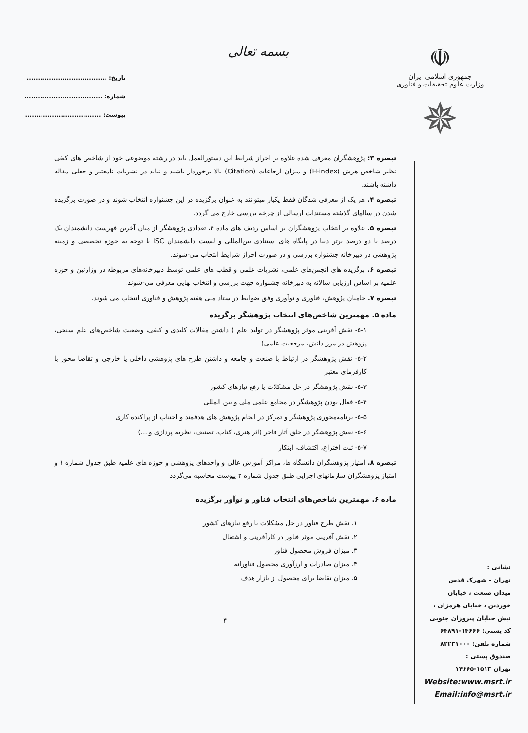☫
جمهوری اسلامی ایران
وزارت علوم تحقیقات و فناوری
✵
بسمه تعالی
تاریخ: ....................................
شماره: ...................................
پیوست: ..................................
تبصره ۳: پژوهشگران معرفی شده علاوه بر احراز شرایط این دستورالعمل باید در رشته موضوعی خود از شاخص های کیفی نظیر شاخص هرش (H-index) و میزان ارجاعات (Citation) بالا برخوردار باشند و نباید در نشریات نامعتبر و جعلی مقاله داشته باشند.
تبصره ۴. هر یک از معرفی شدگان فقط یکبار میتوانند به عنوان برگزیده در این جشنواره انتخاب شوند و در صورت برگزیده شدن در سالهای گذشته مستندات ارسالی از چرخه بررسی خارج می گردد.
تبصره ۵. علاوه بر انتخاب پژوهشگران بر اساس ردیف های ماده ۴، تعدادی پژوهشگر از میان آخرین فهرست دانشمندان یک درصد یا دو درصد برتر دنیا در پایگاه های استنادی بین‌المللی و لیست دانشمندان ISC با توجه به حوزه تخصصی و زمینه پژوهشی در دبیرخانه جشنواره بررسی و در صورت احراز شرایط انتخاب می-شوند.
تبصره ۶. برگزیده های انجمن‌های علمی، نشریات علمی و قطب های علمی توسط دبیرخانه‌های مربوطه در وزارتین و حوزه علمیه بر اساس ارزیابی سالانه به دبیرخانه جشنواره جهت بررسی و انتخاب نهایی معرفی می-شوند.
تبصره ۷. حامیان پژوهش، فناوری و نوآوری وفق ضوابط در ستاد ملی هفته پژوهش و فناوری انتخاب می شوند.
ماده ۵. مهمترین شاخص‌های انتخاب پژوهشگر برگزیده
۵-۱- نقش آفرینی موثر پژوهشگر در تولید علم ( داشتن مقالات کلیدی و کیفی، وضعیت شاخص‌های علم سنجی، پژوهش در مرز دانش، مرجعیت علمی)
۵-۲- نقش پژوهشگر در ارتباط با صنعت و جامعه و داشتن طرح های پژوهشی داخلی یا خارجی و تقاضا محور با کارفرمای معتبر
۵-۳- نقش پژوهشگر در حل مشکلات یا رفع نیازهای کشور
۵-۴- فعال بودن پژوهشگر در مجامع علمی ملی و بین المللی
۵-۵- برنامه‌محوری پژوهشگر و تمرکز در انجام پژوهش های هدفمند و اجتناب از پراکنده کاری
۵-۶- نقش پژوهشگر در خلق آثار فاخر (اثر هنری، کتاب، تصنیف، نظریه پردازی و ...)
۵-۷- ثبت اختراع، اکتشاف، ابتکار
تبصره ۸. امتیاز پژوهشگران دانشگاه ها، مراکز آموزش عالی و واحدهای پژوهشی و حوزه های علمیه طبق جدول شماره ۱ و امتیاز پژوهشگران سازمانهای اجرایی طبق جدول شماره ۲ پیوست محاسبه می‌گردد.
ماده ۶. مهمترین شاخص‌های انتخاب فناور و نوآور برگزیده
۱. نقش طرح فناور در حل مشکلات یا رفع نیازهای کشور
۲. نقش آفرینی موثر فناور در کارآفرینی و اشتغال
۳. میزان فروش محصول فناور
۴. میزان صادرات و ارزآوری محصول فناورانه
۵. میزان تقاضا برای محصول از بازار هدف
۴
نشانی :
تهران - شهرک قدس
میدان صنعت ، خیابان
خوردین ، خیابان هرمزان ،
نبش خیابان پیروزان جنوبی
کد پستی: ۱۴۶۶۶-۶۴۸۹۱
شماره تلفن: ۸۲۲۳۱۰۰۰
صندوق پستی :
تهران ۱۵۱۳-۱۴۶۶۵
Website:www.msrt.ir
Email:info@msrt.ir